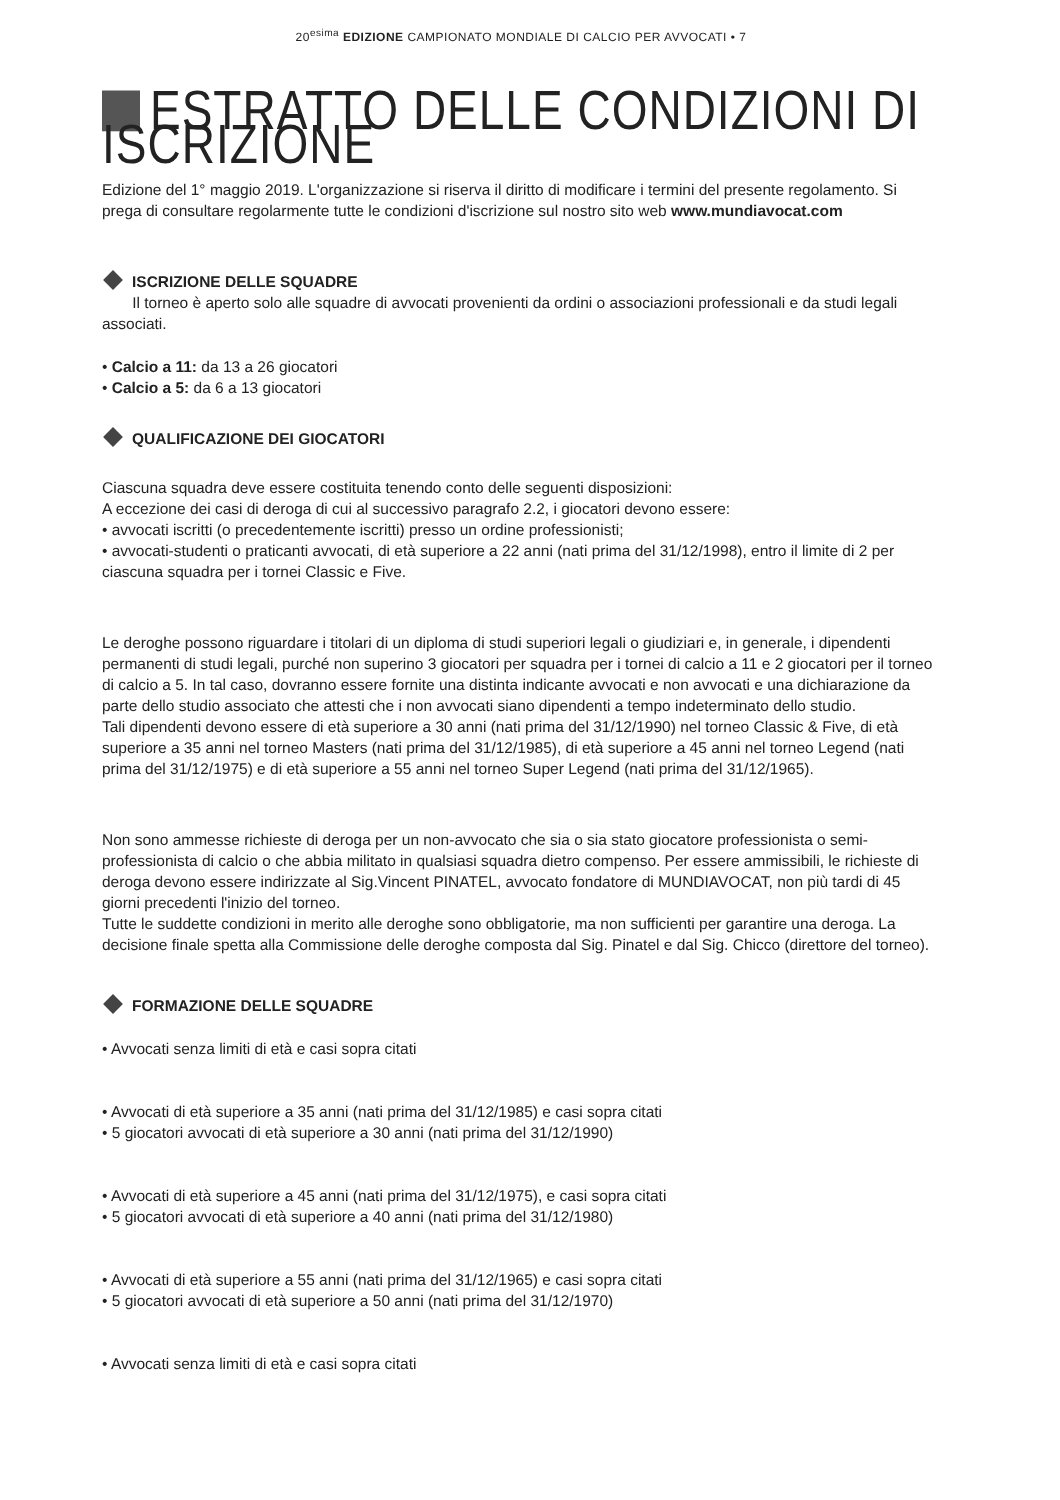20<sup>esima</sup> EDIZIONE CAMPIONATO MONDIALE DI CALCIO PER AVVOCATI • 7
ESTRATTO DELLE CONDIZIONI DI ISCRIZIONE
Edizione del 1° maggio 2019. L'organizzazione si riserva il diritto di modificare i termini del presente regolamento. Si prega di consultare regolarmente tutte le condizioni d'iscrizione sul nostro sito web www.mundiavocat.com
ISCRIZIONE DELLE SQUADRE
Il torneo è aperto solo alle squadre di avvocati provenienti da ordini o associazioni professionali e da studi legali associati.
• Calcio a 11: da 13 a 26 giocatori
• Calcio a 5: da 6 a 13 giocatori
QUALIFICAZIONE DEI GIOCATORI
Ciascuna squadra deve essere costituita tenendo conto delle seguenti disposizioni:
A eccezione dei casi di deroga di cui al successivo paragrafo 2.2, i giocatori devono essere:
• avvocati iscritti (o precedentemente iscritti) presso un ordine professionisti;
• avvocati-studenti o praticanti avvocati, di età superiore a 22 anni (nati prima del 31/12/1998), entro il limite di 2 per ciascuna squadra per i tornei Classic e Five.
Le deroghe possono riguardare i titolari di un diploma di studi superiori legali o giudiziari e, in generale, i dipendenti permanenti di studi legali, purché non superino 3 giocatori per squadra per i tornei di calcio a 11 e 2 giocatori per il torneo di calcio a 5. In tal caso, dovranno essere fornite una distinta indicante avvocati e non avvocati e una dichiarazione da parte dello studio associato che attesti che i non avvocati siano dipendenti a tempo indeterminato dello studio.
Tali dipendenti devono essere di età superiore a 30 anni (nati prima del 31/12/1990) nel torneo Classic & Five, di età superiore a 35 anni nel torneo Masters (nati prima del 31/12/1985), di età superiore a 45 anni nel torneo Legend (nati prima del 31/12/1975) e di età superiore a 55 anni nel torneo Super Legend (nati prima del 31/12/1965).
Non sono ammesse richieste di deroga per un non-avvocato che sia o sia stato giocatore professionista o semi-professionista di calcio o che abbia militato in qualsiasi squadra dietro compenso. Per essere ammissibili, le richieste di deroga devono essere indirizzate al Sig.Vincent PINATEL, avvocato fondatore di MUNDIAVOCAT, non più tardi di 45 giorni precedenti l'inizio del torneo.
Tutte le suddette condizioni in merito alle deroghe sono obbligatorie, ma non sufficienti per garantire una deroga. La decisione finale spetta alla Commissione delle deroghe composta dal Sig. Pinatel e dal Sig. Chicco (direttore del torneo).
FORMAZIONE DELLE SQUADRE
• Avvocati senza limiti di età e casi sopra citati
• Avvocati di età superiore a 35 anni (nati prima del 31/12/1985) e casi sopra citati
• 5 giocatori avvocati di età superiore a 30 anni (nati prima del 31/12/1990)
• Avvocati di età superiore a 45 anni (nati prima del 31/12/1975), e casi sopra citati
• 5 giocatori avvocati di età superiore a 40 anni (nati prima del 31/12/1980)
• Avvocati di età superiore a 55 anni (nati prima del 31/12/1965) e casi sopra citati
• 5 giocatori avvocati di età superiore a 50 anni (nati prima del 31/12/1970)
• Avvocati senza limiti di età e casi sopra citati